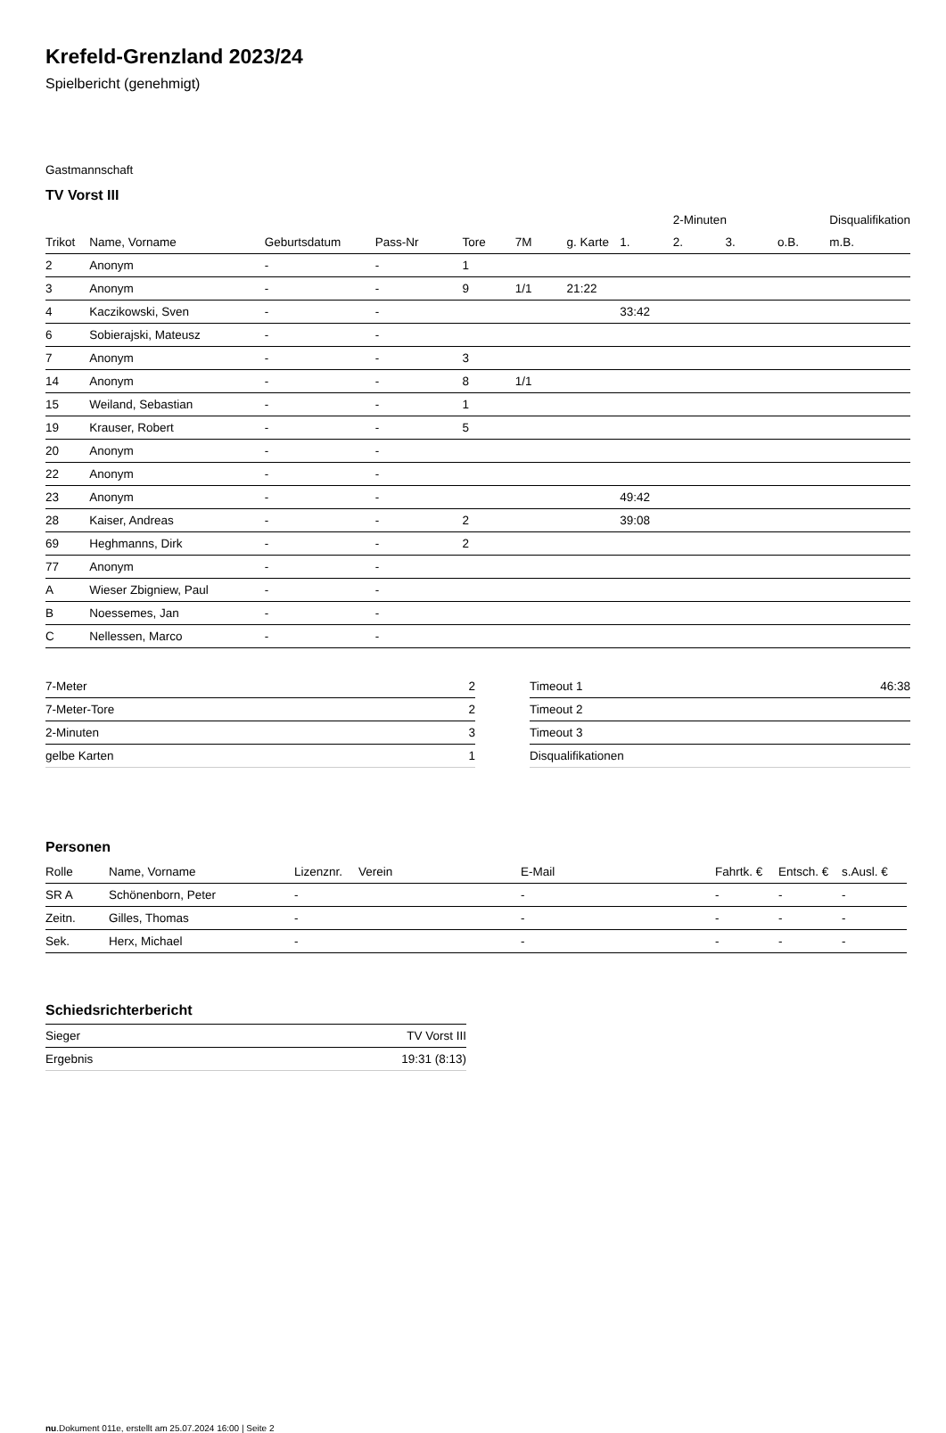Krefeld-Grenzland 2023/24
Spielbericht (genehmigt)
Gastmannschaft
TV Vorst III
| | | | | | | | | 2-Minuten | | | Disqualifikation |
| --- | --- | --- | --- | --- | --- | --- | --- | --- | --- | --- | --- |
| Trikot | Name, Vorname | Geburtsdatum | Pass-Nr | Tore | 7M | g. Karte | 1. | 2. | 3. | o.B. | m.B. |
| 2 | Anonym | - | - | 1 | | | | | | | |
| 3 | Anonym | - | - | 9 | 1/1 | 21:22 | | | | | |
| 4 | Kaczikowski, Sven | - | - | | | | 33:42 | | | | |
| 6 | Sobierajski, Mateusz | - | - | | | | | | | | |
| 7 | Anonym | - | - | 3 | | | | | | | |
| 14 | Anonym | - | - | 8 | 1/1 | | | | | | |
| 15 | Weiland, Sebastian | - | - | 1 | | | | | | | |
| 19 | Krauser, Robert | - | - | 5 | | | | | | | |
| 20 | Anonym | - | - | | | | | | | | |
| 22 | Anonym | - | - | | | | | | | | |
| 23 | Anonym | - | - | | | | 49:42 | | | | |
| 28 | Kaiser, Andreas | - | - | 2 | | | 39:08 | | | | |
| 69 | Heghmanns, Dirk | - | - | 2 | | | | | | | |
| 77 | Anonym | - | - | | | | | | | | |
| A | Wieser Zbigniew, Paul | - | - | | | | | | | | |
| B | Noessemes, Jan | - | - | | | | | | | | |
| C | Nellessen, Marco | - | - | | | | | | | | |
| 7-Meter | 2 |
| 7-Meter-Tore | 2 |
| 2-Minuten | 3 |
| gelbe Karten | 1 |
| Timeout 1 | 46:38 |
| Timeout 2 | |
| Timeout 3 | |
| Disqualifikationen | |
Personen
| Rolle | Name, Vorname | Lizenznr. | Verein | E-Mail | Fahrtk. € | Entsch. € | s.Ausl. € |
| --- | --- | --- | --- | --- | --- | --- | --- |
| SR A | Schönenborn, Peter | - | | - | - | - | - |
| Zeitn. | Gilles, Thomas | - | | - | - | - | - |
| Sek. | Herx, Michael | - | | - | - | - | - |
Schiedsrichterbericht
| Sieger | TV Vorst III |
| Ergebnis | 19:31 (8:13) |
nu.Dokument 011e, erstellt am 25.07.2024 16:00 | Seite 2